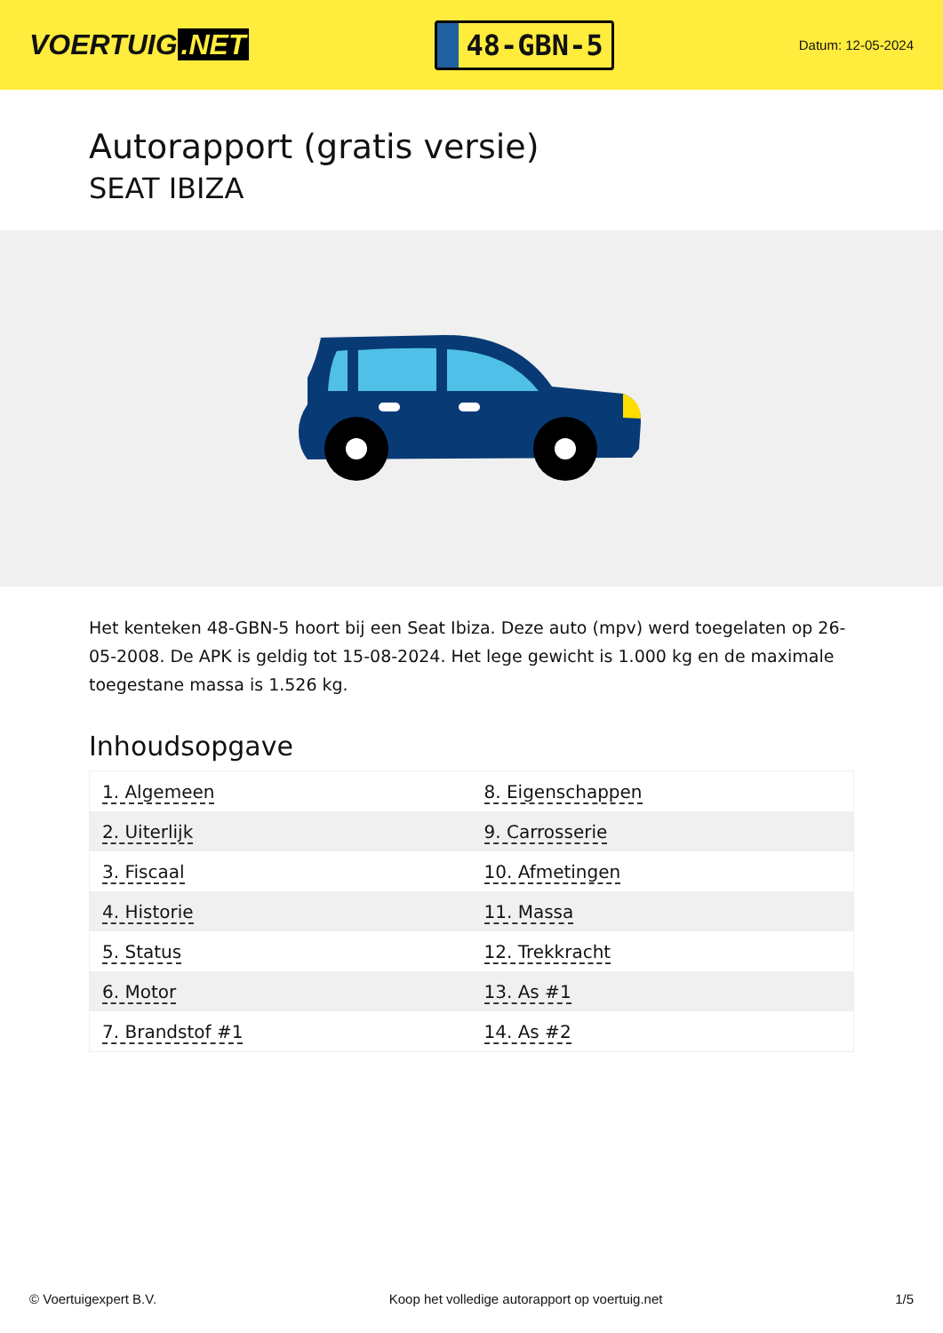VOERTUIG.NET
48-GBN-5
Datum: 12-05-2024
Autorapport (gratis versie)
SEAT IBIZA
Het kenteken 48-GBN-5 hoort bij een Seat Ibiza. Deze auto (mpv) werd toegelaten op 26-05-2008. De APK is geldig tot 15-08-2024. Het lege gewicht is 1.000 kg en de maximale toegestane massa is 1.526 kg.
Inhoudsopgave
| 1. Algemeen | 8. Eigenschappen |
| 2. Uiterlijk | 9. Carrosserie |
| 3. Fiscaal | 10. Afmetingen |
| 4. Historie | 11. Massa |
| 5. Status | 12. Trekkracht |
| 6. Motor | 13. As #1 |
| 7. Brandstof #1 | 14. As #2 |
© Voertuigexpert B.V. Koop het volledige autorapport op voertuig.net 1/5